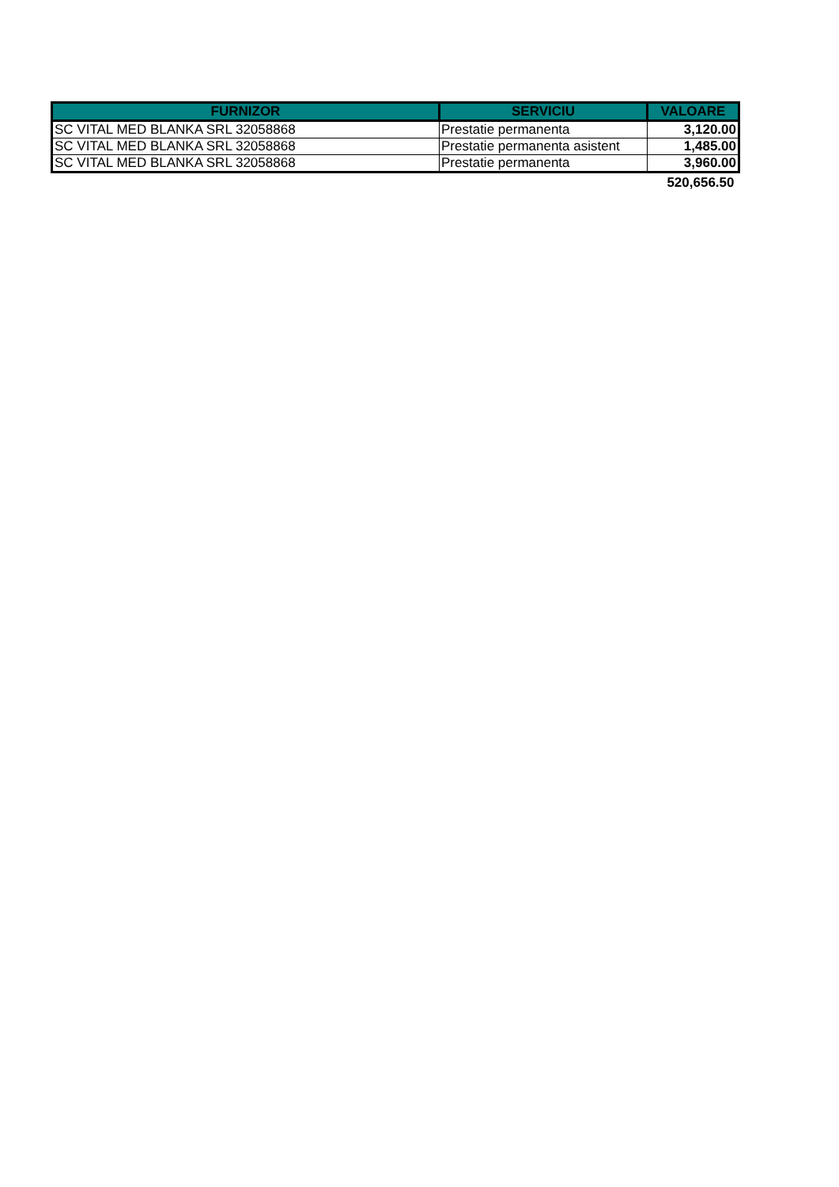| FURNIZOR | SERVICIU | VALOARE |
| --- | --- | --- |
| SC VITAL MED BLANKA SRL 32058868 | Prestatie permanenta | 3,120.00 |
| SC VITAL MED BLANKA SRL 32058868 | Prestatie permanenta asistent | 1,485.00 |
| SC VITAL MED BLANKA SRL 32058868 | Prestatie permanenta | 3,960.00 |
| | | 520,656.50 |